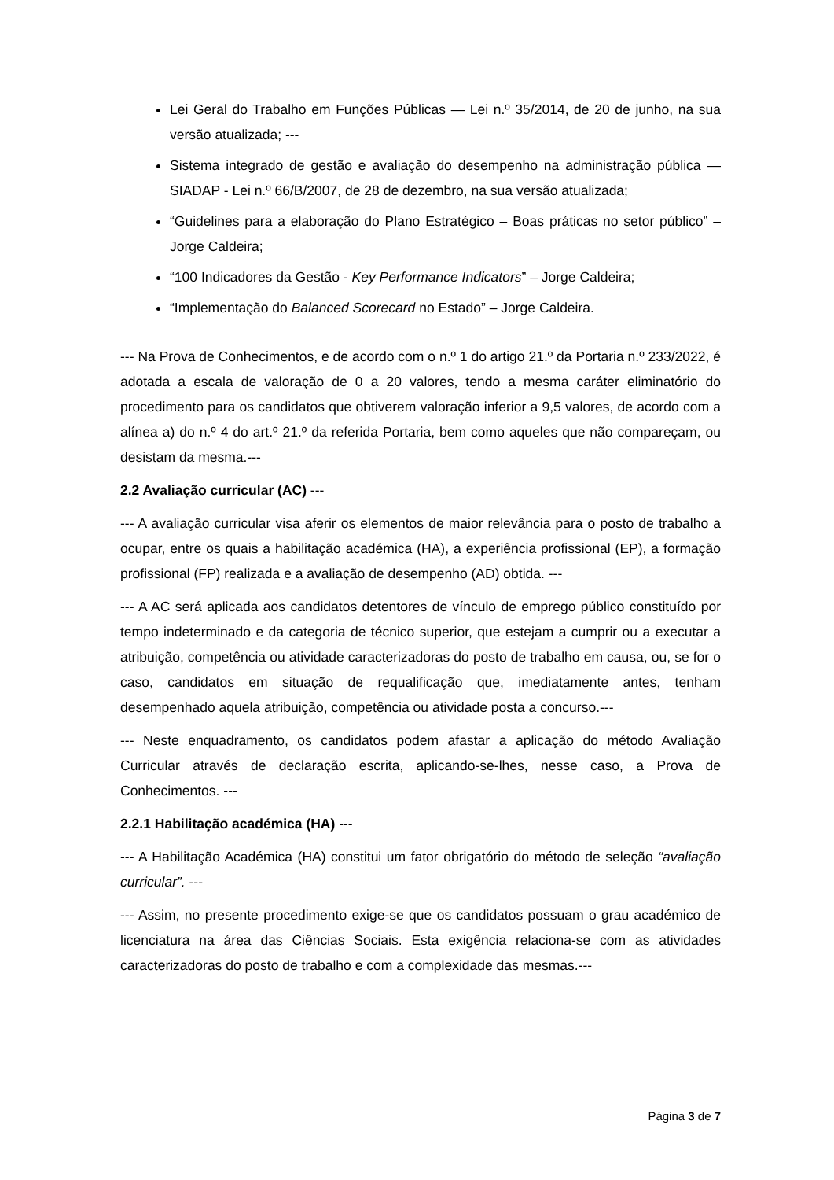Lei Geral do Trabalho em Funções Públicas — Lei n.º 35/2014, de 20 de junho, na sua versão atualizada; ---
Sistema integrado de gestão e avaliação do desempenho na administração pública — SIADAP - Lei n.º 66/B/2007, de 28 de dezembro, na sua versão atualizada;
“Guidelines para a elaboração do Plano Estratégico – Boas práticas no setor público” – Jorge Caldeira;
“100 Indicadores da Gestão - Key Performance Indicators” – Jorge Caldeira;
“Implementação do Balanced Scorecard no Estado” – Jorge Caldeira.
--- Na Prova de Conhecimentos, e de acordo com o n.º 1 do artigo 21.º da Portaria n.º 233/2022, é adotada a escala de valoração de 0 a 20 valores, tendo a mesma caráter eliminatório do procedimento para os candidatos que obtiverem valoração inferior a 9,5 valores, de acordo com a alínea a) do n.º 4 do art.º 21.º da referida Portaria, bem como aqueles que não compareçam, ou desistam da mesma.---
2.2 Avaliação curricular (AC) ---
--- A avaliação curricular visa aferir os elementos de maior relevância para o posto de trabalho a ocupar, entre os quais a habilitação académica (HA), a experiência profissional (EP), a formação profissional (FP) realizada e a avaliação de desempenho (AD) obtida. ---
--- A AC será aplicada aos candidatos detentores de vínculo de emprego público constituído por tempo indeterminado e da categoria de técnico superior, que estejam a cumprir ou a executar a atribuição, competência ou atividade caracterizadoras do posto de trabalho em causa, ou, se for o caso, candidatos em situação de requalificação que, imediatamente antes, tenham desempenhado aquela atribuição, competência ou atividade posta a concurso.---
--- Neste enquadramento, os candidatos podem afastar a aplicação do método Avaliação Curricular através de declaração escrita, aplicando-se-lhes, nesse caso, a Prova de Conhecimentos. ---
2.2.1 Habilitação académica (HA) ---
--- A Habilitação Académica (HA) constitui um fator obrigatório do método de seleção “avaliação curricular”. ---
--- Assim, no presente procedimento exige-se que os candidatos possuam o grau académico de licenciatura na área das Ciências Sociais. Esta exigência relaciona-se com as atividades caracterizadoras do posto de trabalho e com a complexidade das mesmas.---
Página 3 de 7